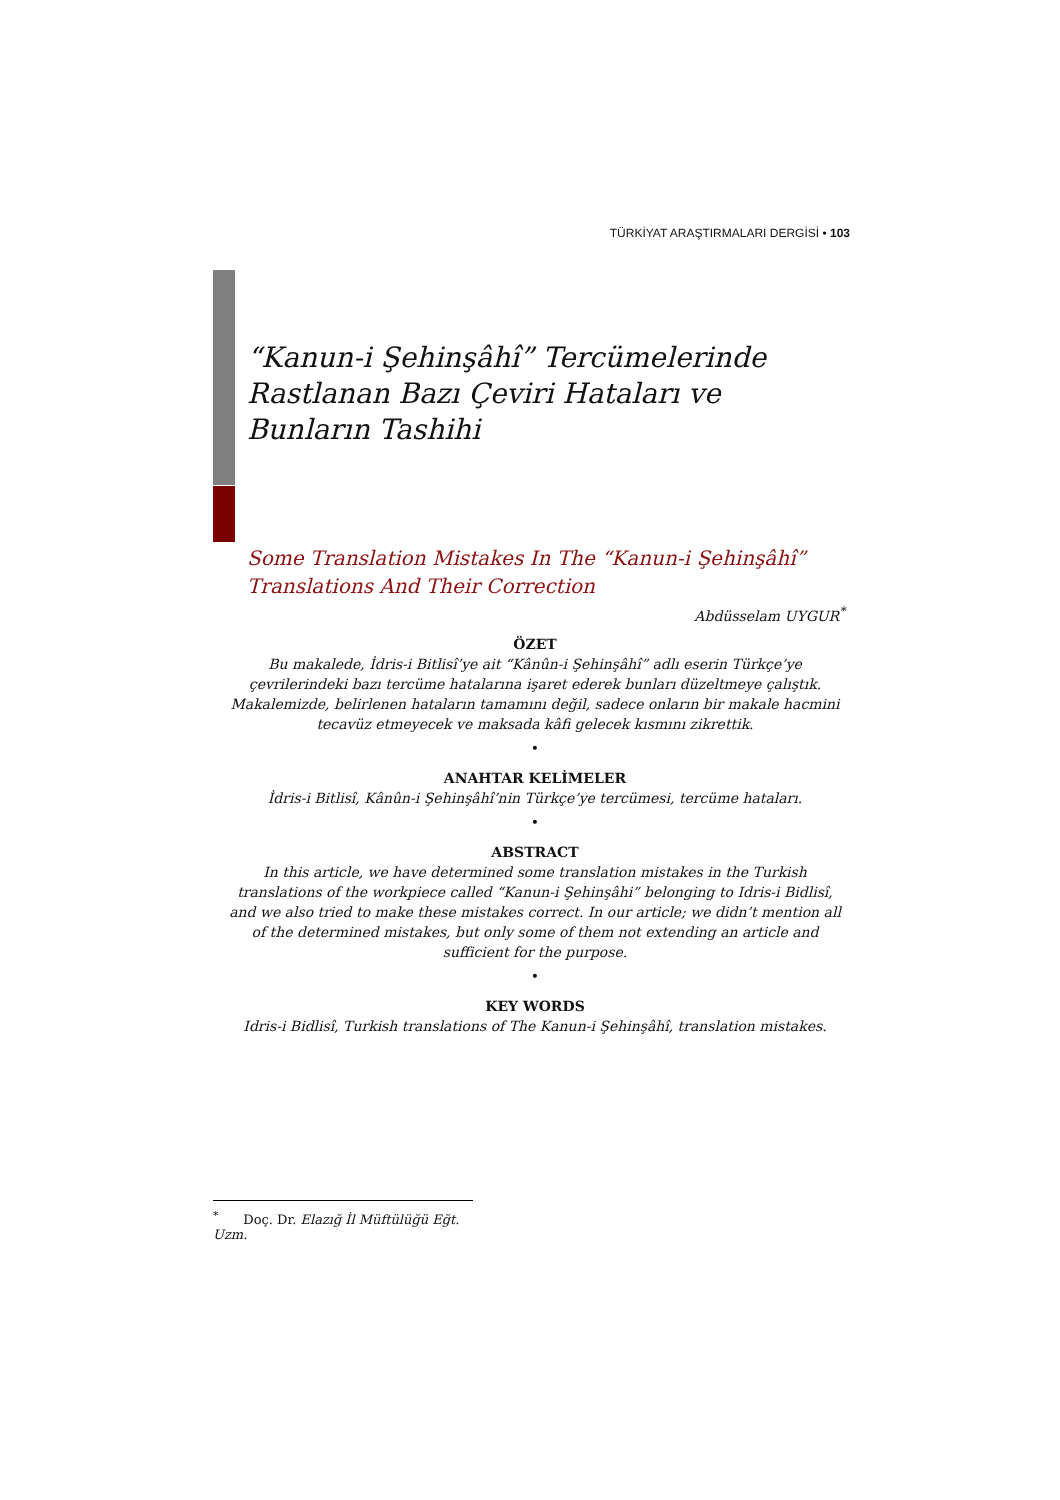TÜRKİYAT ARAŞTIRMALARI DERGİSİ • 103
“Kanun-i Şehinşâhî” Tercümelerinde Rastlanan Bazı Çeviri Hataları ve Bunların Tashihi
Some Translation Mistakes In The “Kanun-i Şehinşâhî” Translations And Their Correction
Abdüsselam UYGUR<sup>*</sup>
ÖZET
Bu makalede, İdris-i Bitlisî’ye ait “Kânûn-i Şehinşâhî” adlı eserin Türkçe’ye çevrilerindeki bazı tercüme hatalarına işaret ederek bunları düzeltmeye çalıştık. Makalemizde, belirlenen hataların tamamını değil, sadece onların bir makale hacmini tecavüz etmeyecek ve maksada kâfi gelecek kısmını zikrettik.
•
ANAHTAR KELİMELER
İdris-i Bitlisî, Kânûn-i Şehinşâhî’nin Türkçe’ye tercümesi, tercüme hataları.
•
ABSTRACT
In this article, we have determined some translation mistakes in the Turkish translations of the workpiece called “Kanun-i Şehinşâhi” belonging to Idris-i Bidlisî, and we also tried to make these mistakes correct. In our article; we didn’t mention all of the determined mistakes, but only some of them not extending an article and sufficient for the purpose.
•
KEY WORDS
Idris-i Bidlisî, Turkish translations of The Kanun-i Şehinşâhî, translation mistakes.
<sup>*</sup> Doç. Dr. Elazığ İl Müftülüğü Eğt. Uzm.